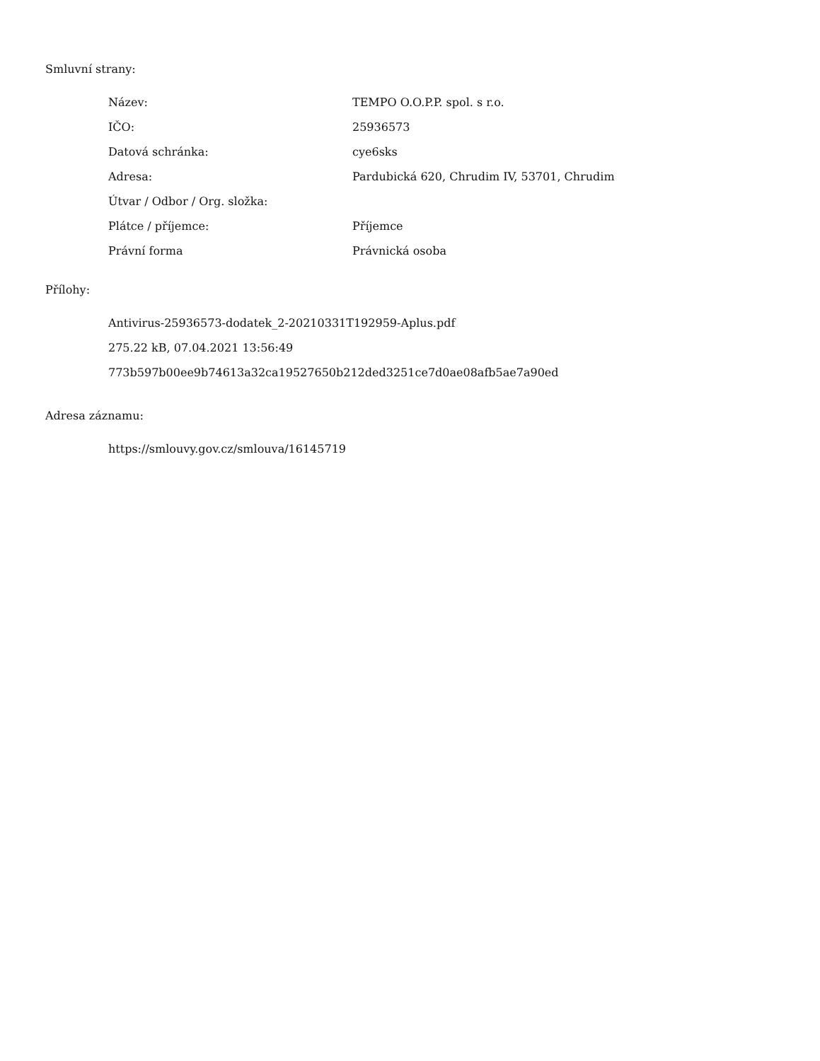Smluvní strany:
| Název: | TEMPO O.O.P.P. spol. s r.o. |
| IČO: | 25936573 |
| Datová schránka: | cye6sks |
| Adresa: | Pardubická 620, Chrudim IV, 53701, Chrudim |
| Útvar / Odbor / Org. složka: | |
| Plátce / příjemce: | Příjemce |
| Právní forma | Právnická osoba |
Přílohy:
Antivirus-25936573-dodatek_2-20210331T192959-Aplus.pdf
275.22 kB, 07.04.2021 13:56:49
773b597b00ee9b74613a32ca19527650b212ded3251ce7d0ae08afb5ae7a90ed
Adresa záznamu:
https://smlouvy.gov.cz/smlouva/16145719